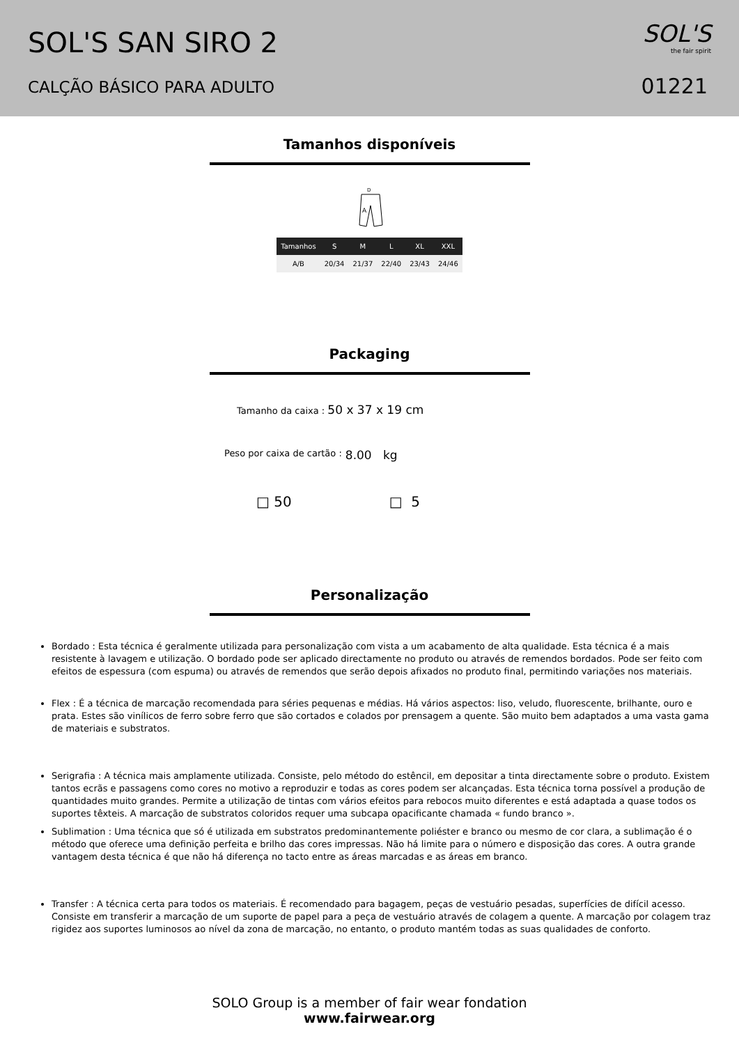SOL'S SAN SIRO 2
CALÇÃO BÁSICO PARA ADULTO
SOL'S
the fair spirit
01221
Tamanhos disponíveis
D
A
| Tamanhos | S | M | L | XL | XXL |
| --- | --- | --- | --- | --- | --- |
| A/B | 20/34 | 21/37 | 22/40 | 23/43 | 24/46 |
Packaging
Tamanho da caixa : 50 x 37 x 19 cm
Peso por caixa de cartão : 8.00 kg
□ 50 □ 5
Personalização
Bordado : Esta técnica é geralmente utilizada para personalização com vista a um acabamento de alta qualidade. Esta técnica é a mais resistente à lavagem e utilização. O bordado pode ser aplicado directamente no produto ou através de remendos bordados. Pode ser feito com efeitos de espessura (com espuma) ou através de remendos que serão depois afixados no produto final, permitindo variações nos materiais.
Flex : É a técnica de marcação recomendada para séries pequenas e médias. Há vários aspectos: liso, veludo, fluorescente, brilhante, ouro e prata. Estes são vinílicos de ferro sobre ferro que são cortados e colados por prensagem a quente. São muito bem adaptados a uma vasta gama de materiais e substratos.
Serigrafia : A técnica mais amplamente utilizada. Consiste, pelo método do estêncil, em depositar a tinta directamente sobre o produto. Existem tantos ecrãs e passagens como cores no motivo a reproduzir e todas as cores podem ser alcançadas. Esta técnica torna possível a produção de quantidades muito grandes. Permite a utilização de tintas com vários efeitos para rebocos muito diferentes e está adaptada a quase todos os suportes têxteis. A marcação de substratos coloridos requer uma subcapa opacificante chamada « fundo branco ».
Sublimation : Uma técnica que só é utilizada em substratos predominantemente poliéster e branco ou mesmo de cor clara, a sublimação é o método que oferece uma definição perfeita e brilho das cores impressas. Não há limite para o número e disposição das cores. A outra grande vantagem desta técnica é que não há diferença no tacto entre as áreas marcadas e as áreas em branco.
Transfer : A técnica certa para todos os materiais. É recomendado para bagagem, peças de vestuário pesadas, superfícies de difícil acesso. Consiste em transferir a marcação de um suporte de papel para a peça de vestuário através de colagem a quente. A marcação por colagem traz rigidez aos suportes luminosos ao nível da zona de marcação, no entanto, o produto mantém todas as suas qualidades de conforto.
SOLO Group is a member of fair wear fondation
www.fairwear.org